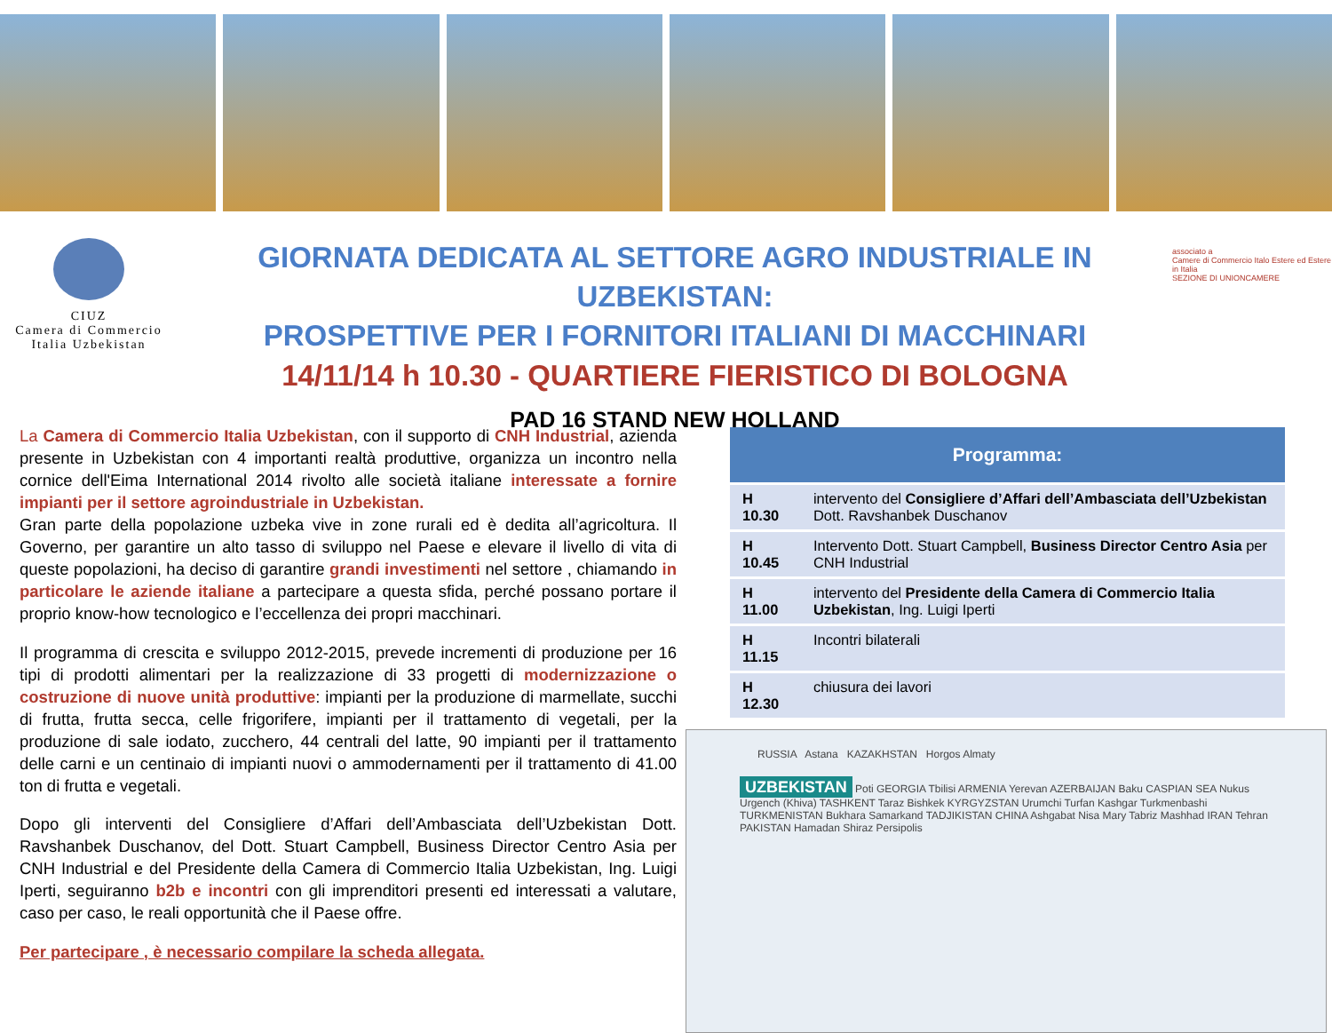CIUZ
Camera di Commercio
Italia Uzbekistan
GIORNATA DEDICATA AL SETTORE AGRO INDUSTRIALE IN UZBEKISTAN:
PROSPETTIVE PER I FORNITORI ITALIANI DI MACCHINARI
14/11/14 h 10.30 - QUARTIERE FIERISTICO DI BOLOGNA
PAD 16 STAND NEW HOLLAND
associato a
Camere di Commercio Italo Estere ed Estere in Italia
SEZIONE DI UNIONCAMERE
La Camera di Commercio Italia Uzbekistan, con il supporto di CNH Industrial, azienda presente in Uzbekistan con 4 importanti realtà produttive, organizza un incontro nella cornice dell'Eima International 2014 rivolto alle società italiane interessate a fornire impianti per il settore agroindustriale in Uzbekistan.
Gran parte della popolazione uzbeka vive in zone rurali ed è dedita all’agricoltura. Il Governo, per garantire un alto tasso di sviluppo nel Paese e elevare il livello di vita di queste popolazioni, ha deciso di garantire grandi investimenti nel settore , chiamando in particolare le aziende italiane a partecipare a questa sfida, perché possano portare il proprio know-how tecnologico e l’eccellenza dei propri macchinari.
Il programma di crescita e sviluppo 2012-2015, prevede incrementi di produzione per 16 tipi di prodotti alimentari per la realizzazione di 33 progetti di modernizzazione o costruzione di nuove unità produttive: impianti per la produzione di marmellate, succhi di frutta, frutta secca, celle frigorifere, impianti per il trattamento di vegetali, per la produzione di sale iodato, zucchero, 44 centrali del latte, 90 impianti per il trattamento delle carni e un centinaio di impianti nuovi o ammodernamenti per il trattamento di 41.00 ton di frutta e vegetali.
Dopo gli interventi del Consigliere d’Affari dell’Ambasciata dell’Uzbekistan Dott. Ravshanbek Duschanov, del Dott. Stuart Campbell, Business Director Centro Asia per CNH Industrial e del Presidente della Camera di Commercio Italia Uzbekistan, Ing. Luigi Iperti, seguiranno b2b e incontri con gli imprenditori presenti ed interessati a valutare, caso per caso, le reali opportunità che il Paese offre.
Per partecipare , è necessario compilare la scheda allegata.
| Programma: | |
| --- | --- |
| H 10.30 | intervento del Consigliere d’Affari dell’Ambasciata dell’Uzbekistan Dott. Ravshanbek Duschanov |
| H 10.45 | Intervento Dott. Stuart Campbell, Business Director Centro Asia per CNH Industrial |
| H 11.00 | intervento del Presidente della Camera di Commercio Italia Uzbekistan , Ing. Luigi Iperti |
| H 11.15 | Incontri bilaterali |
| H 12.30 | chiusura dei lavori |
RUSSIA Astana KAZAKHSTAN Horgos Almaty
UZBEKISTAN Poti GEORGIA Tbilisi ARMENIA Yerevan AZERBAIJAN Baku CASPIAN SEA Nukus Urgench (Khiva) TASHKENT Taraz Bishkek KYRGYZSTAN Urumchi Turfan Kashgar Turkmenbashi TURKMENISTAN Bukhara Samarkand TADJIKISTAN CHINA Ashgabat Nisa Mary Tabriz Mashhad IRAN Tehran PAKISTAN Hamadan Shiraz Persipolis